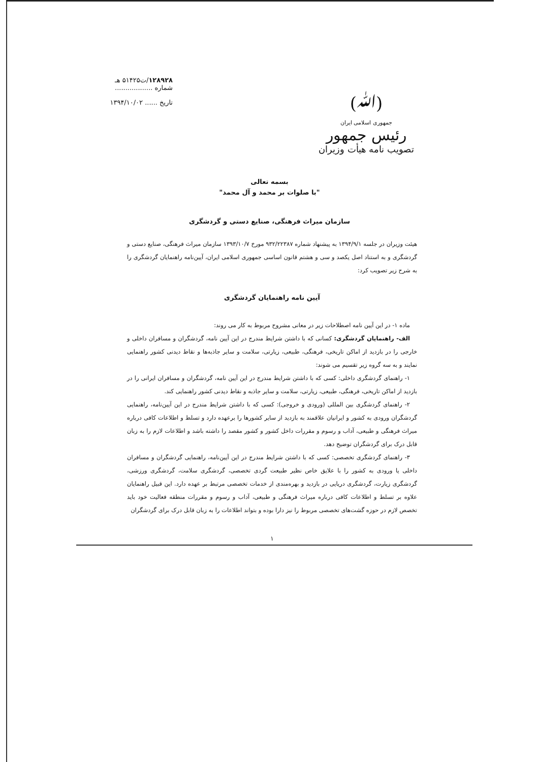(ﷲ)
جمهوری اسلامی ایران
رئیس جمهور
تصویب نامه هیأت وزیران
۱۲۸۹۲۸/ت۵۱۴۲۵ هـ
شماره ..................
تاریخ ...... ۱۳۹۴/۱۰/۰۲
بسمه تعالی
"با صلوات بر محمد و آل محمد"
سازمان میراث فرهنگی، صنایع دستی و گردشگری
هیئت وزیران در جلسه ۱۳۹۴/۹/۱ به پیشنهاد شماره ۹۳۲/۲۲۳۸۷ مورخ ۱۳۹۳/۱۰/۷ سازمان میراث فرهنگی، صنایع دستی و گردشگری و به استناد اصل یکصد و سی و هشتم قانون اساسی جمهوری اسلامی ایران، آیین‌نامه راهنمایان گردشگری را به شرح زیر تصویب کرد:
آیین نامه راهنمایان گردشگری
ماده ۱- در این آیین نامه اصطلاحات زیر در معانی مشروح مربوط به کار می روند:
الف- راهنمایان گردشگری: کسانی که با داشتن شرایط مندرج در این آیین نامه، گردشگران و مسافران داخلی و خارجی را در بازدید از اماکن تاریخی، فرهنگی، طبیعی، زیارتی، سلامت و سایر جاذبه‌ها و نقاط دیدنی کشور راهنمایی نمایند و به سه گروه زیر تقسیم می شوند:
۱- راهنمای گردشگری داخلی: کسی که با داشتن شرایط مندرج در این آیین نامه، گردشگران و مسافران ایرانی را در بازدید از اماکن تاریخی، فرهنگی، طبیعی، زیارتی، سلامت و سایر جاذبه و نقاط دیدنی کشور راهنمایی کند.
۲- راهنمای گردشگری بین المللی (ورودی و خروجی): کسی که با داشتن شرایط مندرج در این آیین‌نامه، راهنمایی گردشگران ورودی به کشور و ایرانیان علاقمند به بازدید از سایر کشورها را برعهده دارد و تسلط و اطلاعات کافی درباره میراث فرهنگی و طبیعی، آداب و رسوم و مقررات داخل کشور و کشور مقصد را داشته باشد و اطلاعات لازم را به زبان قابل درک برای گردشگران توضیح دهد.
۳- راهنمای گردشگری تخصصی: کسی که با داشتن شرایط مندرج در این آیین‌نامه، راهنمایی گردشگران و مسافران داخلی یا ورودی به کشور را با علایق خاص نظیر طبیعت گردی تخصصی، گردشگری سلامت، گردشگری ورزشی، گردشگری زیارت، گردشگری دریایی در بازدید و بهره‌مندی از خدمات تخصصی مرتبط بر عهده دارد. این قبیل راهنمایان علاوه بر تسلط و اطلاعات کافی درباره میراث فرهنگی و طبیعی، آداب و رسوم و مقررات منطقه فعالیت خود باید تخصص لازم در حوزه گشت‌های تخصصی مربوط را نیز دارا بوده و بتواند اطلاعات را به زبان قابل درک برای گردشگران
۱